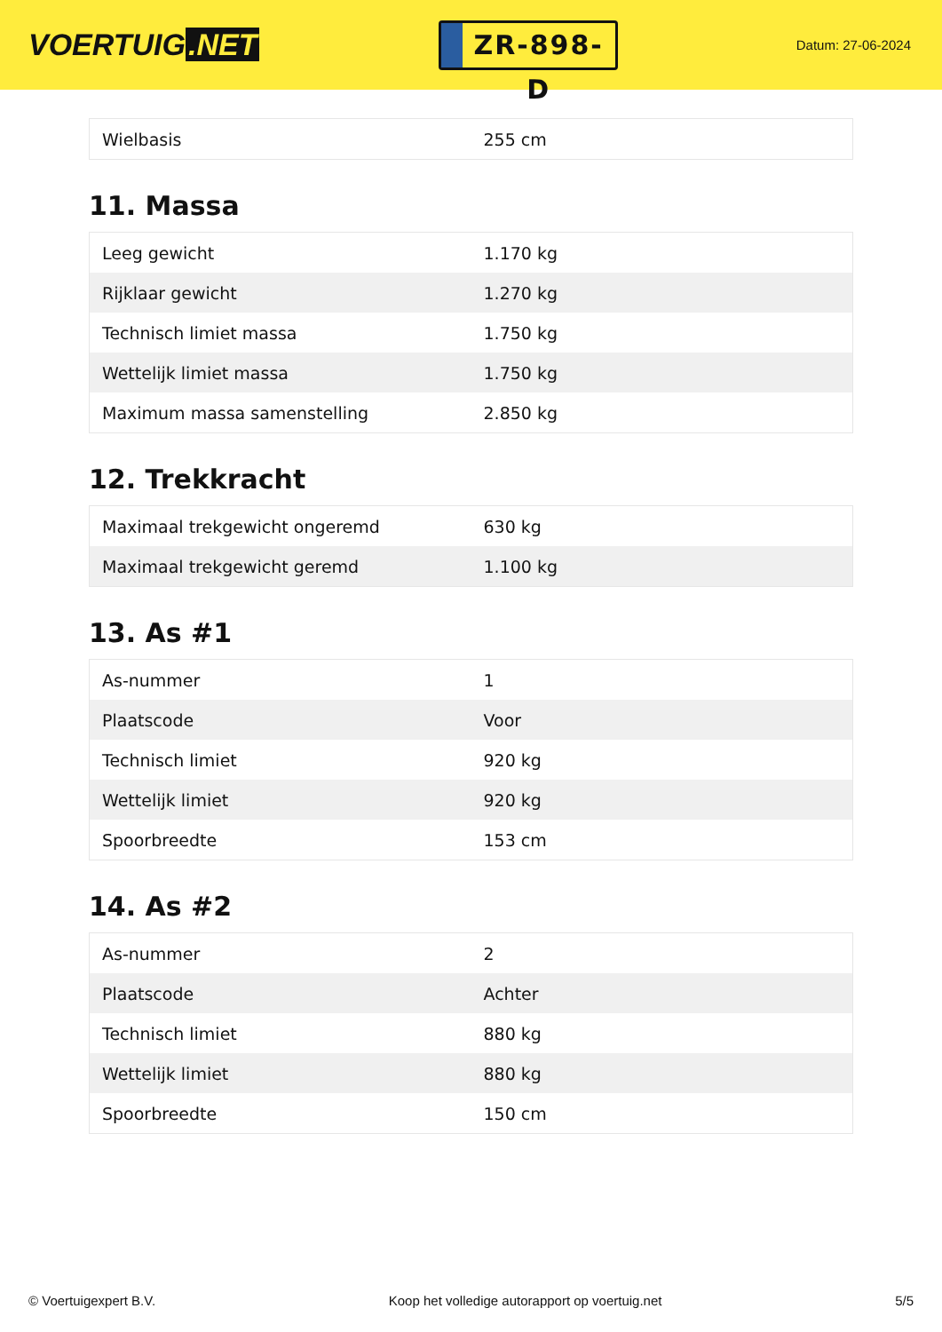VOERTUIG.NET
ZR-898-D
Datum: 27-06-2024
| Wielbasis | 255 cm |
11. Massa
| Leeg gewicht | 1.170 kg |
| Rijklaar gewicht | 1.270 kg |
| Technisch limiet massa | 1.750 kg |
| Wettelijk limiet massa | 1.750 kg |
| Maximum massa samenstelling | 2.850 kg |
12. Trekkracht
| Maximaal trekgewicht ongeremd | 630 kg |
| Maximaal trekgewicht geremd | 1.100 kg |
13. As #1
| As-nummer | 1 |
| Plaatscode | Voor |
| Technisch limiet | 920 kg |
| Wettelijk limiet | 920 kg |
| Spoorbreedte | 153 cm |
14. As #2
| As-nummer | 2 |
| Plaatscode | Achter |
| Technisch limiet | 880 kg |
| Wettelijk limiet | 880 kg |
| Spoorbreedte | 150 cm |
© Voertuigexpert B.V. Koop het volledige autorapport op voertuig.net 5/5